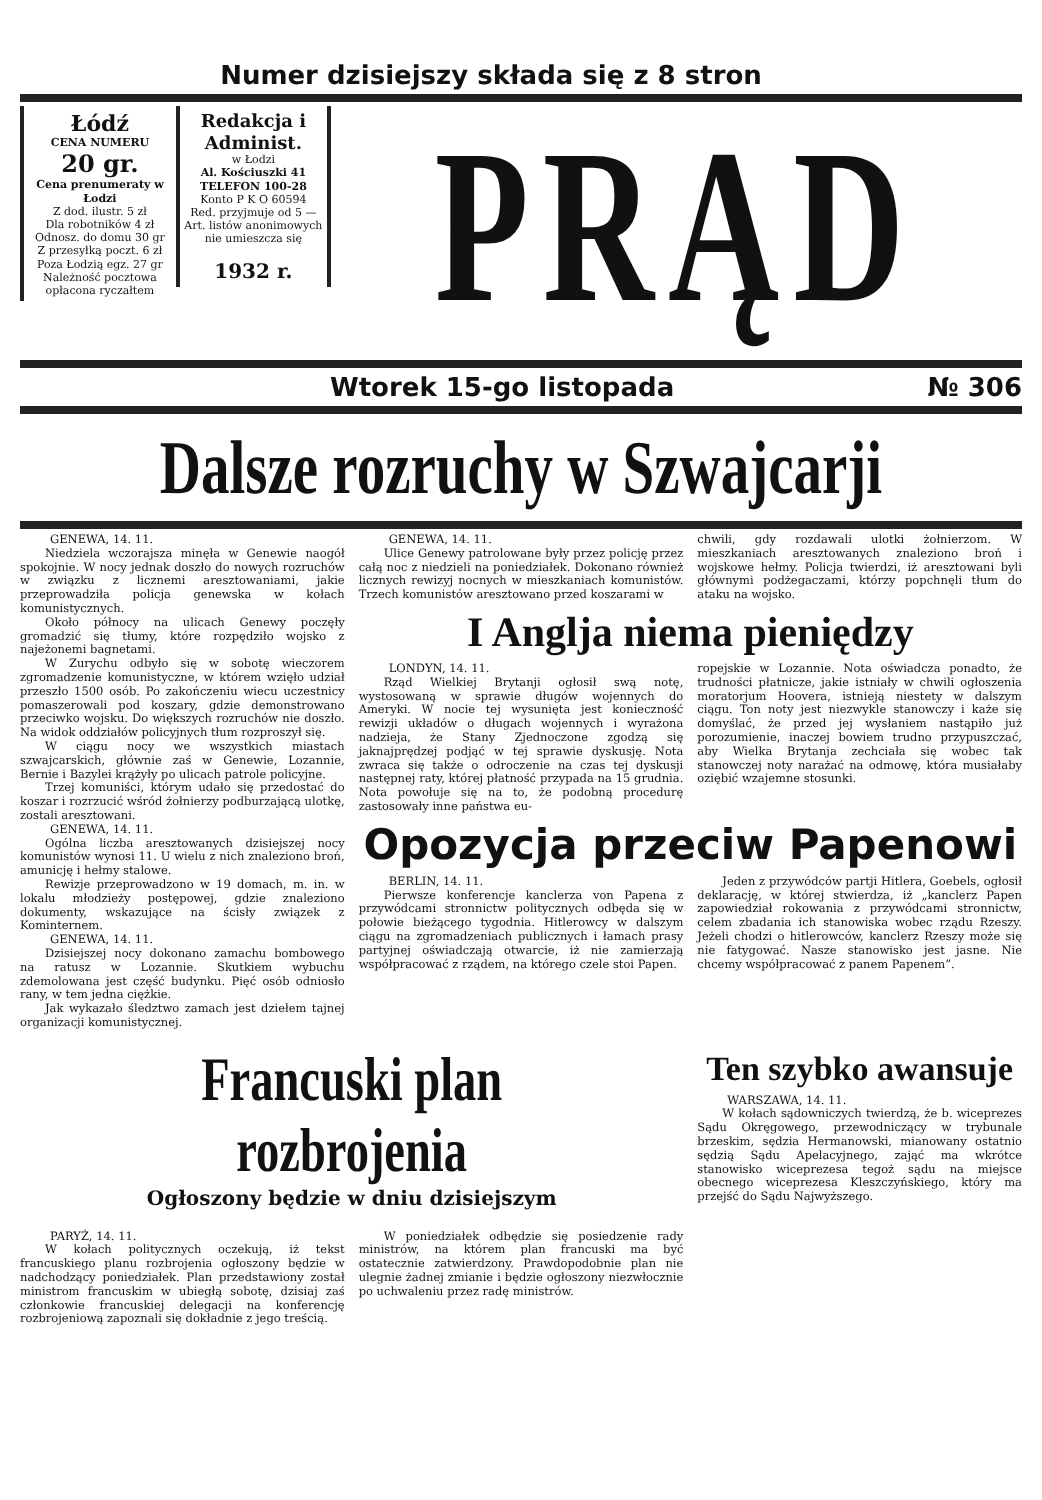Numer dzisiejszy składa się z 8 stron
Łódź
CENA NUMERU
20 gr.
Cena prenumeraty w Łodzi
Z dod. ilustr. 5 zł
Dla robotników 4 zł
Odnosz. do domu 30 gr
Z przesyłką poczt. 6 zł
Poza Łodzią egz. 27 gr
Należność pocztowa opłacona ryczałtem
Redakcja i Administ.
w Łodzi
Al. Kościuszki 41
TELEFON 100-28
Konto P K O 60594
Red. przyjmuje od 5 — Art. listów anonimowych nie umieszcza się
1932 r.
PRĄD
Wtorek 15-go listopada № 306
Dalsze rozruchy w Szwajcarji
GENEWA, 14. 11.
Niedziela wczorajsza minęła w Genewie naogół spokojnie. W nocy jednak doszło do nowych rozruchów w związku z licznemi aresztowaniami, jakie przeprowadziła policja genewska w kołach komunistycznych.
Około północy na ulicach Genewy poczęły gromadzić się tłumy, które rozpędziło wojsko z najeżonemi bagnetami.
W Zurychu odbyło się w sobotę wieczorem zgromadzenie komunistyczne, w którem wzięło udział przeszło 1500 osób. Po zakończeniu wiecu uczestnicy pomaszerowali pod koszary, gdzie demonstrowano przeciwko wojsku. Do większych rozruchów nie doszło. Na widok oddziałów policyjnych tłum rozproszył się.
W ciągu nocy we wszystkich miastach szwajcarskich, głównie zaś w Genewie, Lozannie, Bernie i Bazylei krążyły po ulicach patrole policyjne.
Trzej komuniści, którym udało się przedostać do koszar i rozrzucić wśród żołnierzy podburzającą ulotkę, zostali aresztowani.
GENEWA, 14. 11.
Ogólna liczba aresztowanych dzisiejszej nocy komunistów wynosi 11. U wielu z nich znaleziono broń, amunicję i hełmy stalowe.
Rewizje przeprowadzono w 19 domach, m. in. w lokalu młodzieży postępowej, gdzie znaleziono dokumenty, wskazujące na ścisły związek z Kominternem.
GENEWA, 14. 11.
Dzisiejszej nocy dokonano zamachu bombowego na ratusz w Lozannie. Skutkiem wybuchu zdemolowana jest część budynku. Pięć osób odniosło rany, w tem jedna ciężkie.
Jak wykazało śledztwo zamach jest dziełem tajnej organizacji komunistycznej.
GENEWA, 14. 11.
Ulice Genewy patrolowane były przez policję przez całą noc z niedzieli na poniedziałek. Dokonano również licznych rewizyj nocnych w mieszkaniach komunistów. Trzech komunistów aresztowano przed koszarami w
chwili, gdy rozdawali ulotki żołnierzom. W mieszkaniach aresztowanych znaleziono broń i wojskowe hełmy. Policja twierdzi, iż aresztowani byli głównymi podżegaczami, którzy popchnęli tłum do ataku na wojsko.
I Anglja niema pieniędzy
LONDYN, 14. 11.
Rząd Wielkiej Brytanji ogłosił swą notę, wystosowaną w sprawie długów wojennych do Ameryki. W nocie tej wysunięta jest konieczność rewizji układów o długach wojennych i wyrażona nadzieja, że Stany Zjednoczone zgodzą się jaknajprędzej podjąć w tej sprawie dyskusję. Nota zwraca się także o odroczenie na czas tej dyskusji następnej raty, której płatność przypada na 15 grudnia. Nota powołuje się na to, że podobną procedurę zastosowały inne państwa eu-
ropejskie w Lozannie. Nota oświadcza ponadto, że trudności płatnicze, jakie istniały w chwili ogłoszenia moratorjum Hoovera, istnieją niestety w dalszym ciągu. Ton noty jest niezwykle stanowczy i każe się domyślać, że przed jej wysłaniem nastąpiło już porozumienie, inaczej bowiem trudno przypuszczać, aby Wielka Brytanja zechciała się wobec tak stanowczej noty narażać na odmowę, która musiałaby oziębić wzajemne stosunki.
Opozycja przeciw Papenowi
BERLIN, 14. 11.
Pierwsze konferencje kanclerza von Papena z przywódcami stronnictw politycznych odbęda się w połowie bieżącego tygodnia. Hitlerowcy w dalszym ciągu na zgromadzeniach publicznych i łamach prasy partyjnej oświadczają otwarcie, iż nie zamierzają współpracować z rządem, na którego czele stoi Papen.
Jeden z przywódców partji Hitlera, Goebels, ogłosił deklarację, w której stwierdza, iż „kanclerz Papen zapowiedział rokowania z przywódcami stronnictw, celem zbadania ich stanowiska wobec rządu Rzeszy. Jeżeli chodzi o hitlerowców, kanclerz Rzeszy może się nie fatygować. Nasze stanowisko jest jasne. Nie chcemy współpracować z panem Papenem”.
Francuski plan rozbrojenia
Ogłoszony będzie w dniu dzisiejszym
PARYŻ, 14. 11.
W kołach politycznych oczekują, iż tekst francuskiego planu rozbrojenia ogłoszony będzie w nadchodzący poniedziałek. Plan przedstawiony został ministrom francuskim w ubiegłą sobotę, dzisiaj zaś członkowie francuskiej delegacji na konferencję rozbrojeniową zapoznali się dokładnie z jego treścią.
W poniedziałek odbędzie się posiedzenie rady ministrów, na którem plan francuski ma być ostatecznie zatwierdzony. Prawdopodobnie plan nie ulegnie żadnej zmianie i będzie ogłoszony niezwłocznie po uchwaleniu przez radę ministrów.
Ten szybko awansuje
WARSZAWA, 14. 11.
W kołach sądowniczych twierdzą, że b. wiceprezes Sądu Okręgowego, przewodniczący w trybunale brzeskim, sędzia Hermanowski, mianowany ostatnio sędzią Sądu Apelacyjnego, zająć ma wkrótce stanowisko wiceprezesa tegoż sądu na miejsce obecnego wiceprezesa Kleszczyńskiego, który ma przejść do Sądu Najwyższego.